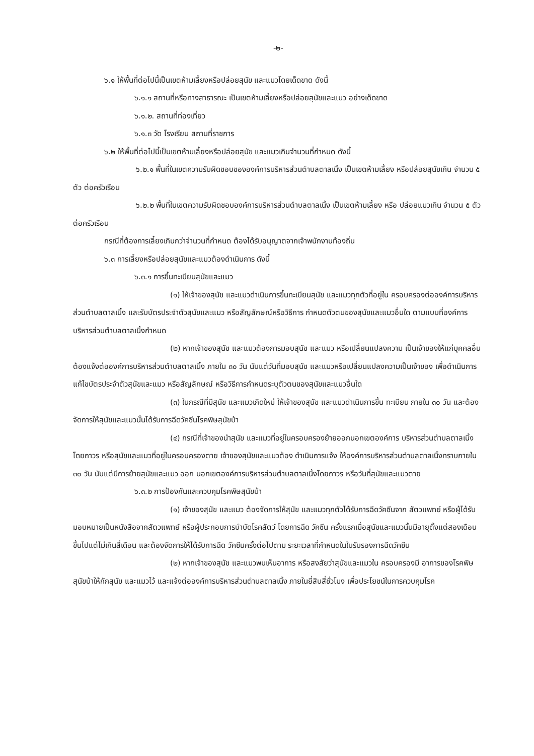-๒-
๖.๑ ให้พื้นที่ต่อไปนี้เป็นเขตห้ามเลี้ยงหรือปล่อยสุนัข และแมวโดยเด็ดขาด ดังนี้
๖.๑.๑ สถานที่หรือทางสาธารณะ เป็นเขตห้ามเลี้ยงหรือปล่อยสุนัขและแมว อย่างเด็ดขาด
๖.๑.๒. สถานที่ท่องเที่ยว
๖.๑.๓ วัด โรงเรียน สถานที่ราชการ
๖.๒ ให้พื้นที่ต่อไปนี้เป็นเขตห้ามเลี้ยงหรือปล่อยสุนัข และแมวเกินจำนวนที่กำหนด ดังนี้
๖.๒.๑ พื้นที่ในเขตความรับผิดชอบขององค์การบริหารส่วนตำบลตาลเนิ้ง เป็นเขตห้ามเลี้ยง หรือปล่อยสุนัขเกิน จำนวน ๕ ตัว ต่อครัวเรือน
๖.๒.๒ พื้นที่ในเขตความรับผิดชอบองค์การบริหารส่วนตำบลตาลเนิ้ง เป็นเขตห้ามเลี้ยง หรือ ปล่อยแมวเกิน จำนวน ๕ ตัว ต่อครัวเรือน
กรณีที่ต้องการเลี้ยงเกินกว่าจำนวนที่กำหนด ต้องได้รับอนุญาตจากเจ้าพนักงานท้องถิ่น
๖.๓ การเลี้ยงหรือปล่อยสุนัขและแมวต้องดำเนินการ ดังนี้
๖.๓.๑ การขึ้นทะเบียนสุนัขและแมว
(๑) ให้เจ้าของสุนัข และแมวดำเนินการขึ้นทะเบียนสุนัข และแมวทุกตัวที่อยู่ใน ครอบครองต่อองค์การบริหารส่วนตำบลตาลเนิ้ง และรับบัตรประจำตัวสุนัขและแมว หรือสัญลักษณ์หรือวิธีการ กำหนดตัวตนของสุนัขและแมวอื่นใด ตามแบบที่องค์การบริหารส่วนตำบลตาลเนิ้งกำหนด
(๒) หากเจ้าของสุนัข และแมวต้องการมอบสุนัข และแมว หรือเปลี่ยนแปลงความ เป็นเจ้าของให้แก่บุคคลอื่น ต้องแจ้งต่อองค์การบริหารส่วนตำบลตาลเนิ้ง ภายใน ๓๐ วัน นับแต่วันที่มอบสุนัข และแมวหรือเปลี่ยนแปลงความเป็นเจ้าของ เพื่อดำเนินการแก้ไขบัตรประจำตัวสุนัขและแมว หรือสัญลักษณ์ หรือวิธีการกำหนดระบุตัวตนของสุนัขและแมวอื่นใด
(๓) ในกรณีที่มีสุนัข และแมวเกิดใหม่ ให้เจ้าของสุนัข และแมวดำเนินการขึ้น ทะเบียน ภายใน ๓๐ วัน และต้องจัดการให้สุนัขและแมวนั้นได้รับการฉีดวัคซีนโรคพิษสุนัขบ้า
(๔) กรณีที่เจ้าของนำสุนัข และแมวที่อยู่ในครอบครองย้ายออกนอกเขตองค์การ บริหารส่วนตำบลตาลเนิ้งโดยถาวร หรือสุนัขและแมวที่อยู่ในครอบครองตาย เจ้าของสุนัขและแมวต้อง ดำเนินการแจ้ง ให้องค์การบริหารส่วนตำบลตาลเนิ้งทราบภายใน ๓๐ วัน นับแต่มีการย้ายสุนัขและแมว ออก นอกเขตองค์การบริหารส่วนตำบลตาลเนิ้งโดยถาวร หรือวันที่สุนัขและแมวตาย
๖.๓.๒ การป้องกันและควบคุมโรคพิษสุนัขบ้า
(๑) เจ้าของสุนัข และแมว ต้องจัดการให้สุนัข และแมวทุกตัวได้รับการฉีดวัคซีนจาก สัตวแพทย์ หรือผู้ได้รับมอบหมายเป็นหนังสือจากสัตวแพทย์ หรือผู้ประกอบการบำบัดโรคสัตว์ โดยการฉีด วัคซีน ครั้งแรกเมื่อสุนัขและแมวนั้นมีอายุตั้งแต่สองเดือนขึ้นไปแต่ไม่เกินสี่เดือน และต้องจัดการให้ได้รับการฉีด วัคซีนครั้งต่อไปตาม ระยะเวลาที่กำหนดในใบรับรองการฉีดวัคซีน
(๒) หากเจ้าของสุนัข และแมวพบเห็นอาการ หรือสงสัยว่าสุนัขและแมวใน ครอบครองมี อาการของโรคพิษสุนัขบ้าให้กักสุนัข และแมวไว้ และแจ้งต่อองค์การบริหารส่วนตำบลตาลเนิ้ง ภายในยี่สิบสี่ชั่วโมง เพื่อประโยชน์ในการควบคุมโรค